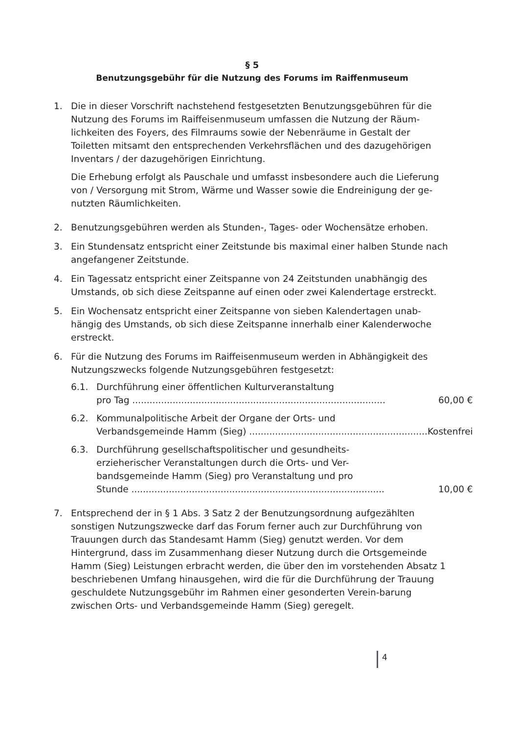§ 5
Benutzungsgebühr für die Nutzung des Forums im Raiffenmuseum
1. Die in dieser Vorschrift nachstehend festgesetzten Benutzungsgebühren für die Nutzung des Forums im Raiffeisenmuseum umfassen die Nutzung der Räum-lichkeiten des Foyers, des Filmraums sowie der Nebenräume in Gestalt der Toiletten mitsamt den entsprechenden Verkehrsflächen und des dazugehörigen Inventars / der dazugehörigen Einrichtung.
Die Erhebung erfolgt als Pauschale und umfasst insbesondere auch die Lieferung von / Versorgung mit Strom, Wärme und Wasser sowie die Endreinigung der ge-nutzten Räumlichkeiten.
2. Benutzungsgebühren werden als Stunden-, Tages- oder Wochensätze erhoben.
3. Ein Stundensatz entspricht einer Zeitstunde bis maximal einer halben Stunde nach angefangener Zeitstunde.
4. Ein Tagessatz entspricht einer Zeitspanne von 24 Zeitstunden unabhängig des Umstands, ob sich diese Zeitspanne auf einen oder zwei Kalendertage erstreckt.
5. Ein Wochensatz entspricht einer Zeitspanne von sieben Kalendertagen unab-hängig des Umstands, ob sich diese Zeitspanne innerhalb einer Kalenderwoche erstreckt.
6. Für die Nutzung des Forums im Raiffeisenmuseum werden in Abhängigkeit des Nutzungszwecks folgende Nutzungsgebühren festgesetzt:
6.1. Durchführung einer öffentlichen Kulturveranstaltung
pro Tag ........................................................................................ 60,00 €
6.2. Kommunalpolitische Arbeit der Organe der Orts- und
Verbandsgemeinde Hamm (Sieg) .............................................................. Kostenfrei
6.3. Durchführung gesellschaftspolitischer und gesundheits-
erzieherischer Veranstaltungen durch die Orts- und Ver-
bandsgemeinde Hamm (Sieg) pro Veranstaltung und pro
Stunde ........................................................................................ 10,00 €
7. Entsprechend der in § 1 Abs. 3 Satz 2 der Benutzungsordnung aufgezählten sonstigen Nutzungszwecke darf das Forum ferner auch zur Durchführung von Trauungen durch das Standesamt Hamm (Sieg) genutzt werden. Vor dem Hintergrund, dass im Zusammenhang dieser Nutzung durch die Ortsgemeinde Hamm (Sieg) Leistungen erbracht werden, die über den im vorstehenden Absatz 1 beschriebenen Umfang hinausgehen, wird die für die Durchführung der Trauung geschuldete Nutzungsgebühr im Rahmen einer gesonderten Verein-barung zwischen Orts- und Verbandsgemeinde Hamm (Sieg) geregelt.
4